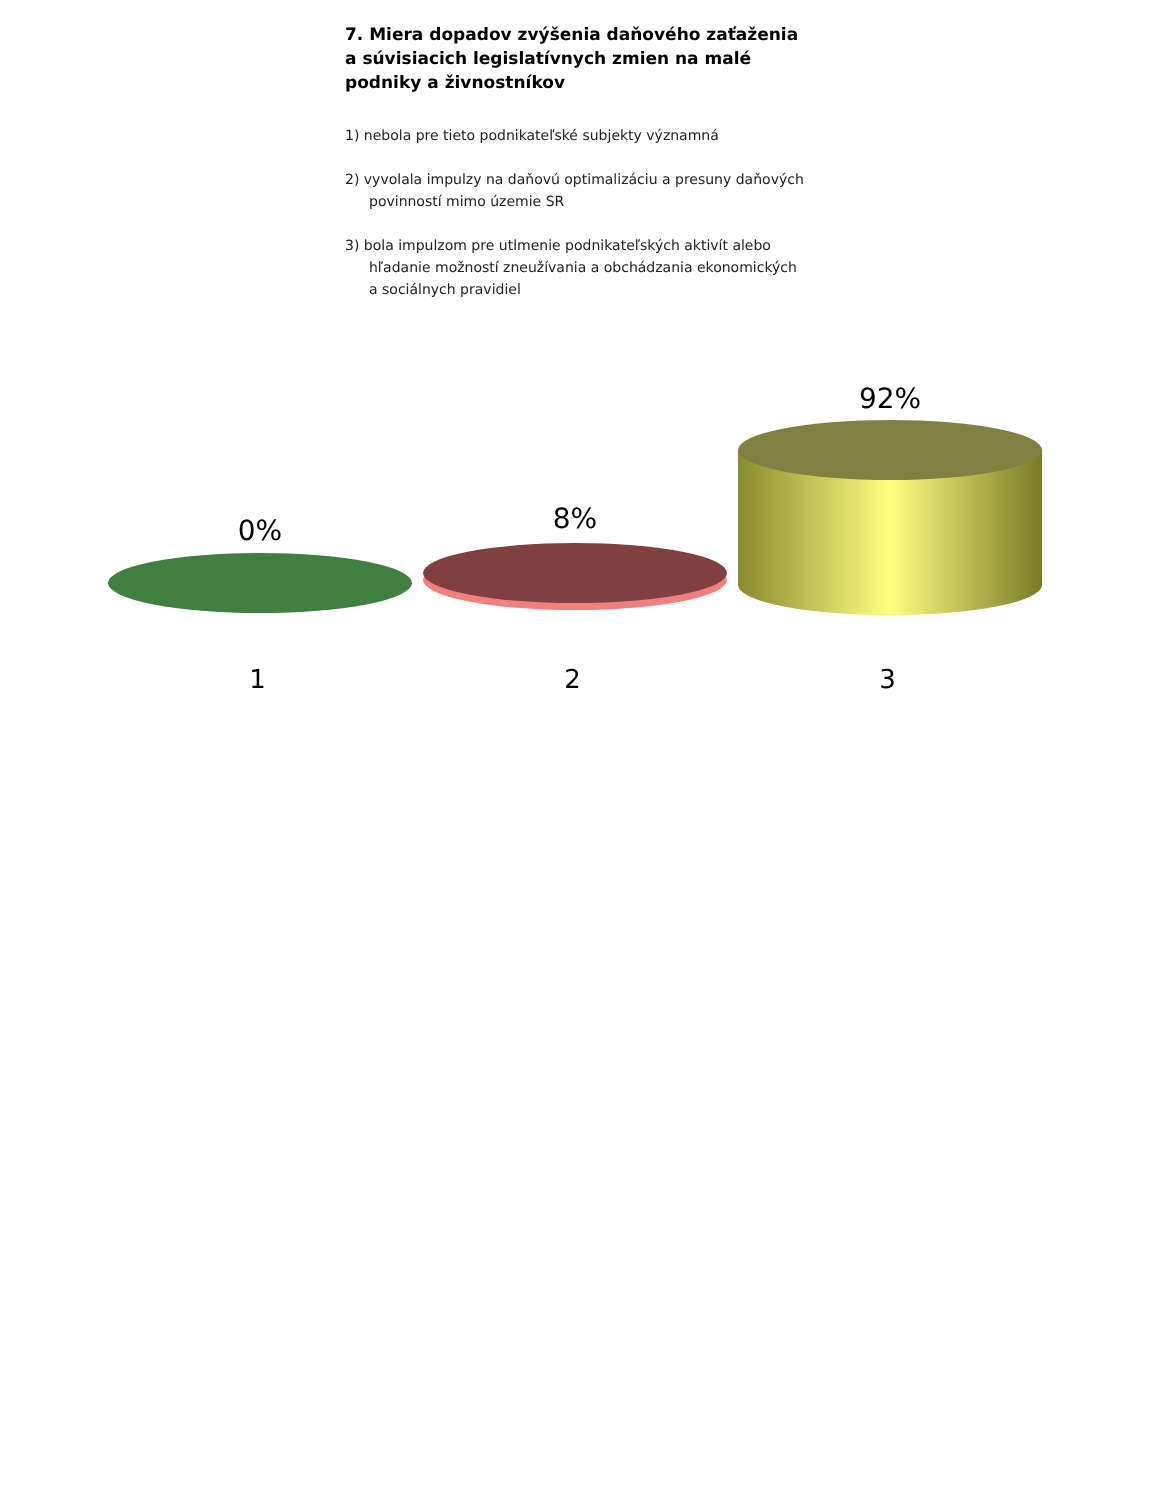7. Miera dopadov zvýšenia daňového zaťaženia a súvisiacich legislatívnych zmien na malé podniky a živnostníkov
1) nebola pre tieto podnikateľské subjekty významná
2) vyvolala impulzy na daňovú optimalizáciu a presuny daňových povinností mimo územie SR
3) bola impulzom pre utlmenie podnikateľských aktivít alebo hľadanie možností zneužívania a obchádzania ekonomických a sociálnych pravidiel
0%
8%
92%
1 2 3